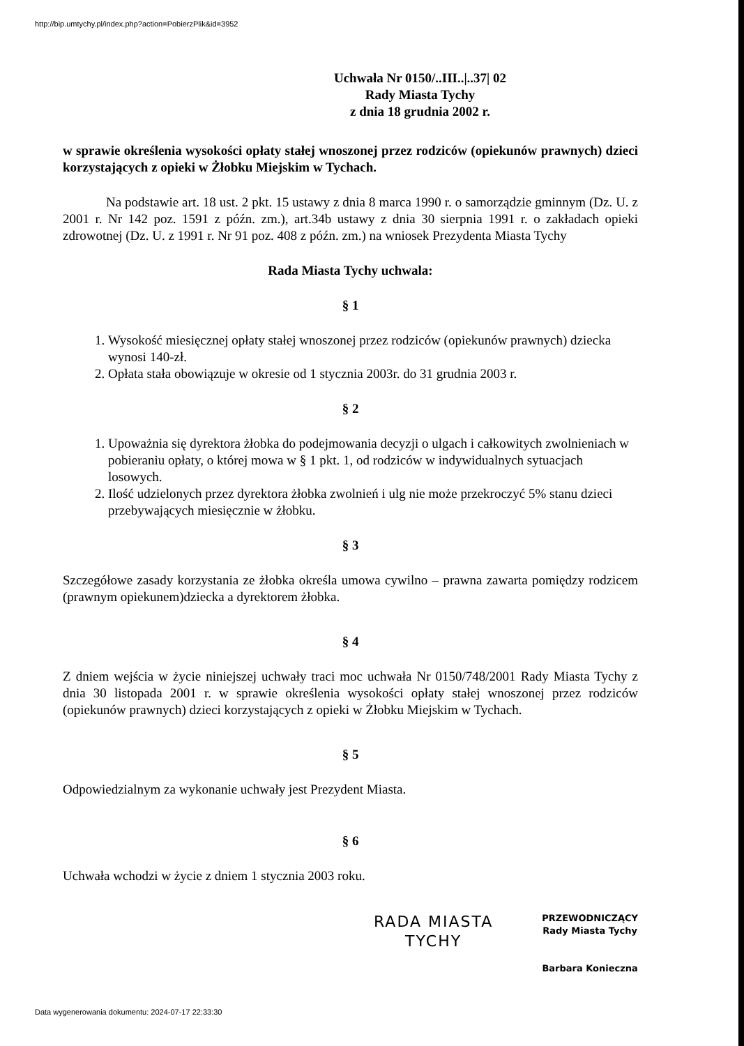http://bip.umtychy.pl/index.php?action=PobierzPlik&id=3952
Uchwała Nr 0150/..III..|..37| 02
Rady Miasta Tychy
z dnia 18 grudnia 2002 r.
w sprawie określenia wysokości opłaty stałej wnoszonej przez rodziców (opiekunów prawnych) dzieci korzystających z opieki w Żłobku Miejskim w Tychach.
Na podstawie art. 18 ust. 2 pkt. 15 ustawy z dnia 8 marca 1990 r. o samorządzie gminnym (Dz. U. z 2001 r. Nr 142 poz. 1591 z późn. zm.), art.34b ustawy z dnia 30 sierpnia 1991 r. o zakładach opieki zdrowotnej (Dz. U. z 1991 r. Nr 91 poz. 408 z późn. zm.) na wniosek Prezydenta Miasta Tychy
Rada Miasta Tychy uchwala:
§ 1
1. Wysokość miesięcznej opłaty stałej wnoszonej przez rodziców (opiekunów prawnych) dziecka wynosi 140-zł.
2. Opłata stała obowiązuje w okresie od 1 stycznia 2003r. do 31 grudnia 2003 r.
§ 2
1. Upoważnia się dyrektora żłobka do podejmowania decyzji o ulgach i całkowitych zwolnieniach w pobieraniu opłaty, o której mowa w § 1 pkt. 1, od rodziców w indywidualnych sytuacjach losowych.
2. Ilość udzielonych przez dyrektora żłobka zwolnień i ulg nie może przekroczyć 5% stanu dzieci przebywających miesięcznie w żłobku.
§ 3
Szczegółowe zasady korzystania ze żłobka określa umowa cywilno – prawna zawarta pomiędzy rodzicem (prawnym opiekunem)dziecka a dyrektorem żłobka.
§ 4
Z dniem wejścia w życie niniejszej uchwały traci moc uchwała Nr 0150/748/2001 Rady Miasta Tychy z dnia 30 listopada 2001 r. w sprawie określenia wysokości opłaty stałej wnoszonej przez rodziców (opiekunów prawnych) dzieci korzystających z opieki w Żłobku Miejskim w Tychach.
§ 5
Odpowiedzialnym za wykonanie uchwały jest Prezydent Miasta.
§ 6
Uchwała wchodzi w życie z dniem 1 stycznia 2003 roku.
RADA MIASTA
TYCHY
PRZEWODNICZĄCY
Rady Miasta Tychy
Barbara Konieczna
Data wygenerowania dokumentu: 2024-07-17 22:33:30